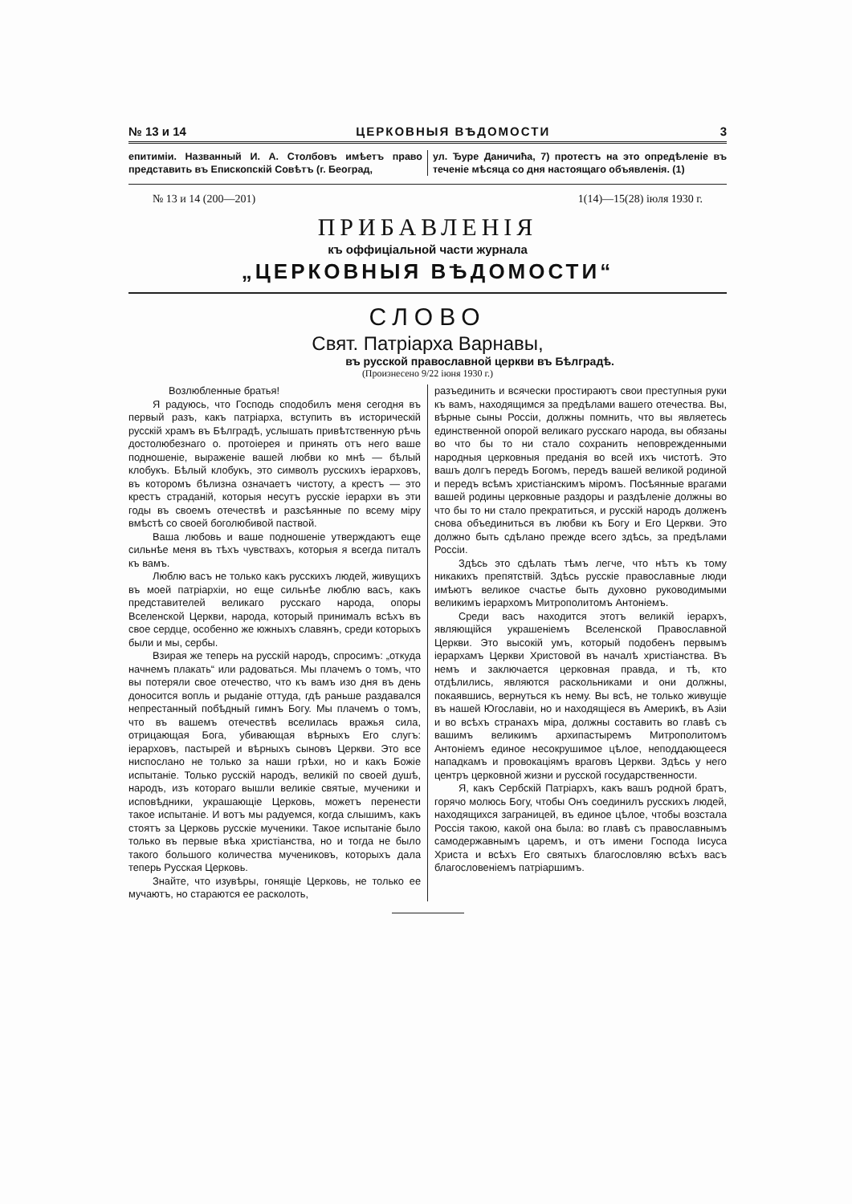№ 13 и 14 ЦЕРКОВНЫЯ ВѢДОМОСТИ 3
епитимiи. Названный И. А. Столбовъ имѣетъ право представить въ Епископскiй Совѣтъ (г. Београд,
ул. Ђуре Даничића, 7) протестъ на это опредѣленiе въ теченiе мѣсяца со дня настоящаго объявленiя. (1)
№ 13 и 14 (200—201) 1(14)—15(28) iюля 1930 г.
ПРИБАВЛЕНIЯ
къ оффицiальной части журнала
„ЦЕРКОВНЫЯ ВѢДОМОСТИ“
СЛОВО
Свят. Патрiарха Варнавы,
въ русской православной церкви въ Бѣлградѣ.
(Произнесено 9/22 iюня 1930 г.)
Возлюбленные братья!
Я радуюсь, что Господь сподобилъ меня сегодня въ первый разъ, какъ патрiарха, вступить въ историческiй русскiй храмъ въ Бѣлградѣ, услышать привѣтственную рѣчь достолюбезнаго о. протоiерея и принять отъ него ваше подношенiе, выраженiе вашей любви ко мнѣ — бѣлый клобукъ. Бѣлый клобукъ, это символъ русскихъ iерарховъ, въ которомъ бѣлизна означаетъ чистоту, а крестъ — это крестъ страданiй, которыя несутъ русскiе iерархи въ эти годы въ своемъ отечествѣ и разсѣянные по всему мiру вмѣстѣ со своей боголюбивой паствой.
Ваша любовь и ваше подношенiе утверждаютъ еще сильнѣе меня въ тѣхъ чувствахъ, которыя я всегда питалъ къ вамъ.
Люблю васъ не только какъ русскихъ людей, живущихъ въ моей патрiархiи, но еще сильнѣе люблю васъ, какъ представителей великаго русскаго народа, опоры Вселенской Церкви, народа, который принималъ всѣхъ въ свое сердце, особенно же южныхъ славянъ, среди которыхъ были и мы, сербы.
Взирая же теперь на русскiй народъ, спросимъ: „откуда начнемъ плакать“ или радоваться. Мы плачемъ о томъ, что вы потеряли свое отечество, что къ вамъ изо дня въ день доносится вопль и рыданiе оттуда, гдѣ раньше раздавался непрестанный побѣдный гимнъ Богу. Мы плачемъ о томъ, что въ вашемъ отечествѣ вселилась вражья сила, отрицающая Бога, убивающая вѣрныхъ Его слугъ: iерарховъ, пастырей и вѣрныхъ сыновъ Церкви. Это все ниспослано не только за наши грѣхи, но и какъ Божiе испытанiе. Только русскiй народъ, великiй по своей душѣ, народъ, изъ котораго вышли великiе святые, мученики и исповѣдники, украшающiе Церковь, можетъ перенести такое испытанiе. И вотъ мы радуемся, когда слышимъ, какъ стоятъ за Церковь русскiе мученики. Такое испытанiе было только въ первые вѣка христiанства, но и тогда не было такого большого количества мучениковъ, которыхъ дала теперь Русская Церковь.
Знайте, что изувѣры, гонящiе Церковь, не только ее мучаютъ, но стараются ее расколоть,
разъединить и всячески простираютъ свои преступныя руки къ вамъ, находящимся за предѣлами вашего отечества. Вы, вѣрные сыны Россiи, должны помнить, что вы являетесь единственной опорой великаго русскаго народа, вы обязаны во что бы то ни стало сохранить неповрежденными народныя церковныя преданiя во всей ихъ чистотѣ. Это вашъ долгъ передъ Богомъ, передъ вашей великой родиной и передъ всѣмъ христiанскимъ мiромъ. Посѣянные врагами вашей родины церковные раздоры и раздѣленiе должны во что бы то ни стало прекратиться, и русскiй народъ долженъ снова объединиться въ любви къ Богу и Его Церкви. Это должно быть сдѣлано прежде всего здѣсь, за предѣлами Россiи.
Здѣсь это сдѣлать тѣмъ легче, что нѣтъ къ тому никакихъ препятствiй. Здѣсь русскiе православные люди имѣютъ великое счастье быть духовно руководимыми великимъ iерархомъ Митрополитомъ Антонiемъ.
Среди васъ находится этотъ великiй iерархъ, являющiйся украшенiемъ Вселенской Православной Церкви. Это высокiй умъ, который подобенъ первымъ iерархамъ Церкви Христовой въ началѣ христiанства. Въ немъ и заключается церковная правда, и тѣ, кто отдѣлились, являются раскольниками и они должны, покаявшись, вернуться къ нему. Вы всѣ, не только живущiе въ нашей Югославiи, но и находящiеся въ Америкѣ, въ Азiи и во всѣхъ странахъ мiра, должны составить во главѣ съ вашимъ великимъ архипастыремъ Митрополитомъ Антонiемъ единое несокрушимое цѣлое, неподдающееся нападкамъ и провокацiямъ враговъ Церкви. Здѣсь у него центръ церковной жизни и русской государственности.
Я, какъ Сербскiй Патрiархъ, какъ вашъ родной братъ, горячо молюсь Богу, чтобы Онъ соединилъ русскихъ людей, находящихся заграницей, въ единое цѣлое, чтобы возстала Россiя такою, какой она была: во главѣ съ православнымъ самодержавнымъ царемъ, и отъ имени Господа Iисуса Христа и всѣхъ Его святыхъ благословляю всѣхъ васъ благословенiемъ патрiаршимъ.